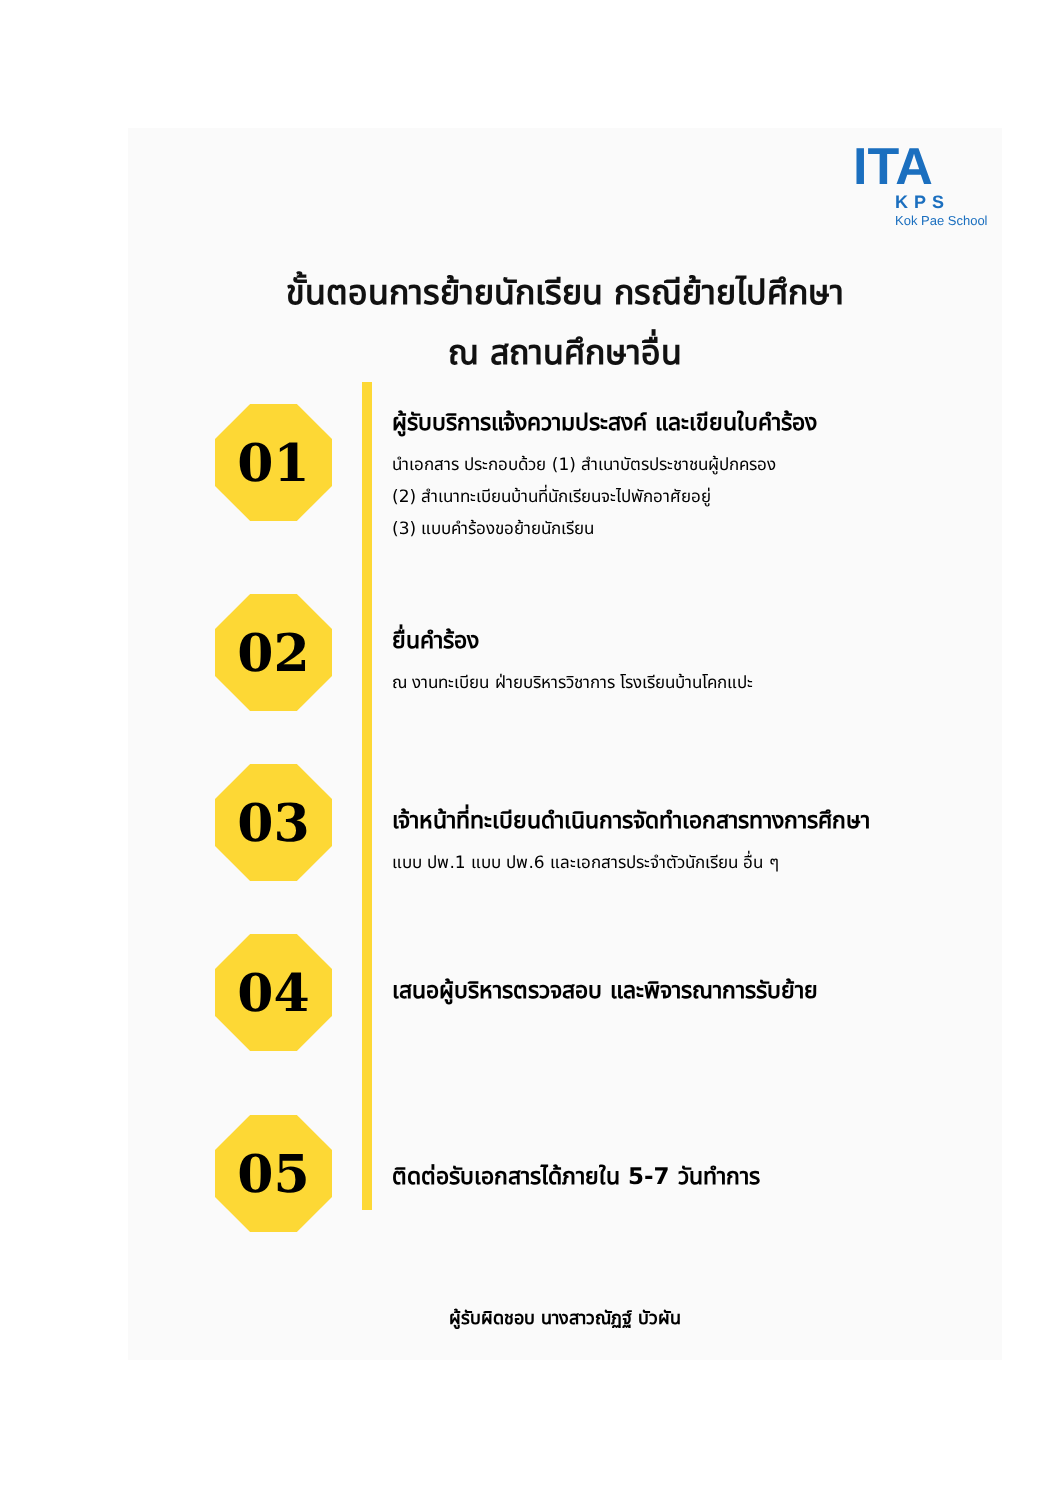ITA
KPS
Kok Pae School
ขั้นตอนการย้ายนักเรียน กรณีย้ายไปศึกษา
ณ สถานศึกษาอื่น
01
ผู้รับบริการแจ้งความประสงค์ และเขียนใบคำร้อง
นำเอกสาร ประกอบด้วย (1) สำเนาบัตรประชาชนผู้ปกครอง
(2) สำเนาทะเบียนบ้านที่นักเรียนจะไปพักอาศัยอยู่
(3) แบบคำร้องขอย้ายนักเรียน
02
ยื่นคำร้อง
ณ งานทะเบียน ฝ่ายบริหารวิชาการ โรงเรียนบ้านโคกแปะ
03
เจ้าหน้าที่ทะเบียนดำเนินการจัดทำเอกสารทางการศึกษา
แบบ ปพ.1 แบบ ปพ.6 และเอกสารประจำตัวนักเรียน อื่น ๆ
04
เสนอผู้บริหารตรวจสอบ และพิจารณาการรับย้าย
05
ติดต่อรับเอกสารได้ภายใน 5-7 วันทำการ
ผู้รับผิดชอบ นางสาวณัฏฐ์ บัวผัน